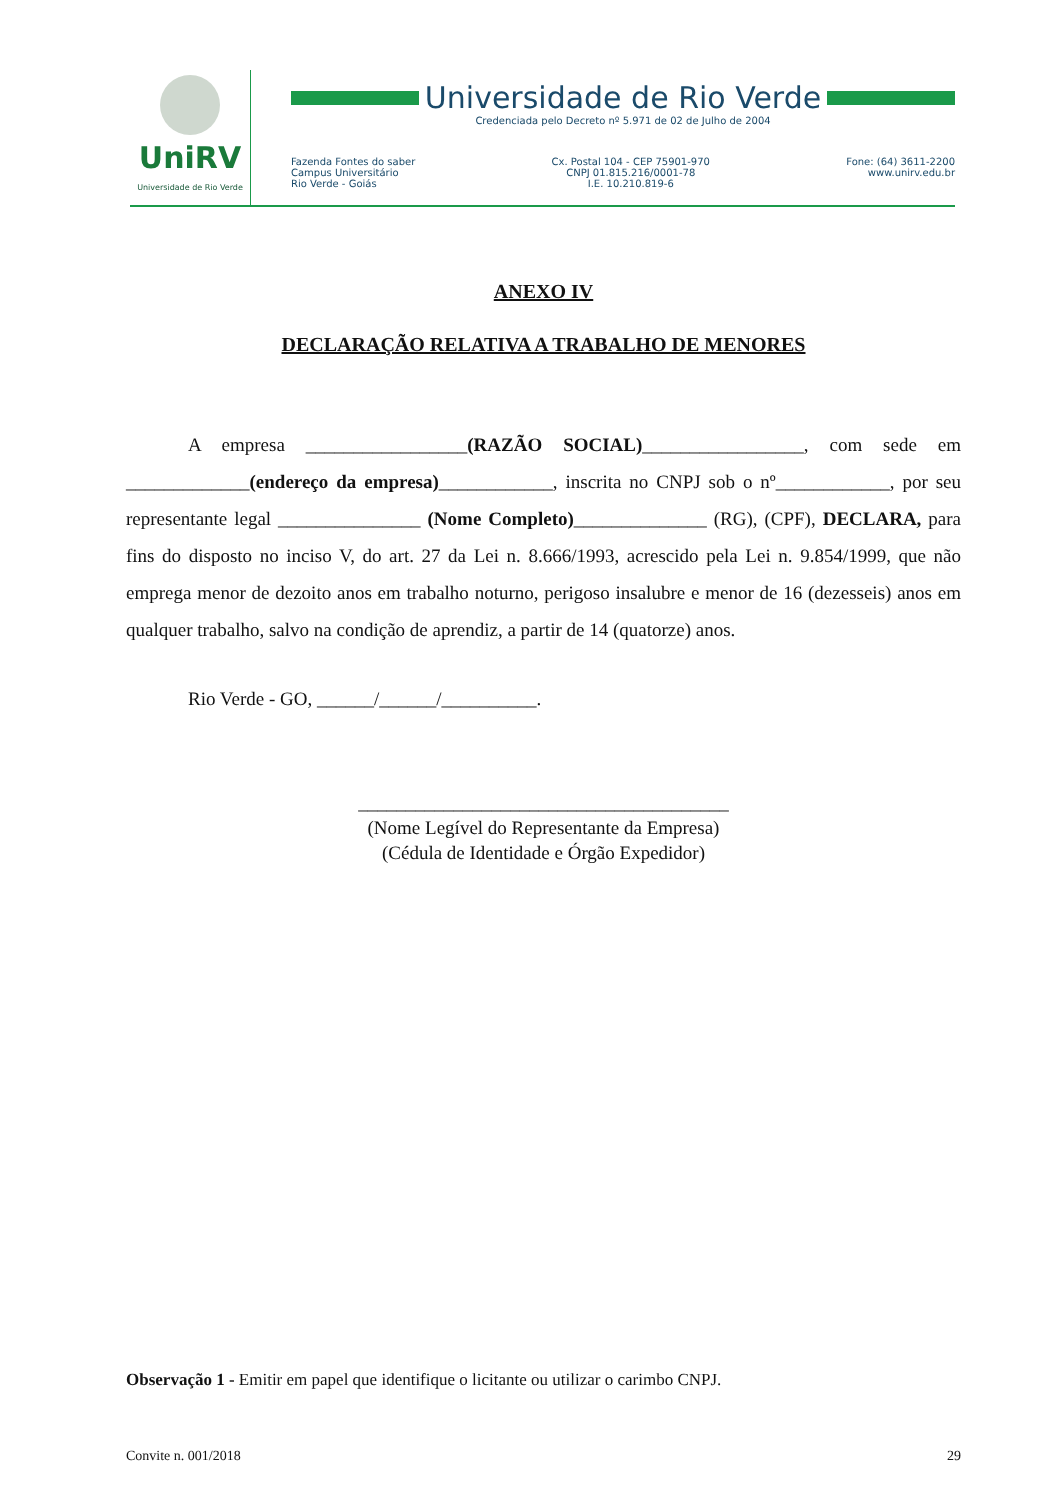UniRV
Universidade de Rio Verde
Universidade de Rio Verde
Credenciada pelo Decreto nº 5.971 de 02 de Julho de 2004
Fazenda Fontes do saber
Campus Universitário
Rio Verde - Goiás
Cx. Postal 104 - CEP 75901-970
CNPJ 01.815.216/0001-78
I.E. 10.210.819-6
Fone: (64) 3611-2200
www.unirv.edu.br
ANEXO IV
DECLARAÇÃO RELATIVA A TRABALHO DE MENORES
A empresa _________________(RAZÃO SOCIAL)_________________, com sede em _____________(endereço da empresa)____________, inscrita no CNPJ sob o nº____________, por seu representante legal _______________ (Nome Completo)______________ (RG), (CPF), DECLARA, para fins do disposto no inciso V, do art. 27 da Lei n. 8.666/1993, acrescido pela Lei n. 9.854/1999, que não emprega menor de dezoito anos em trabalho noturno, perigoso insalubre e menor de 16 (dezesseis) anos em qualquer trabalho, salvo na condição de aprendiz, a partir de 14 (quatorze) anos.
Rio Verde - GO, ______/______/__________.
_______________________________________
(Nome Legível do Representante da Empresa)
(Cédula de Identidade e Órgão Expedidor)
Observação 1 - Emitir em papel que identifique o licitante ou utilizar o carimbo CNPJ.
Convite n. 001/2018 29